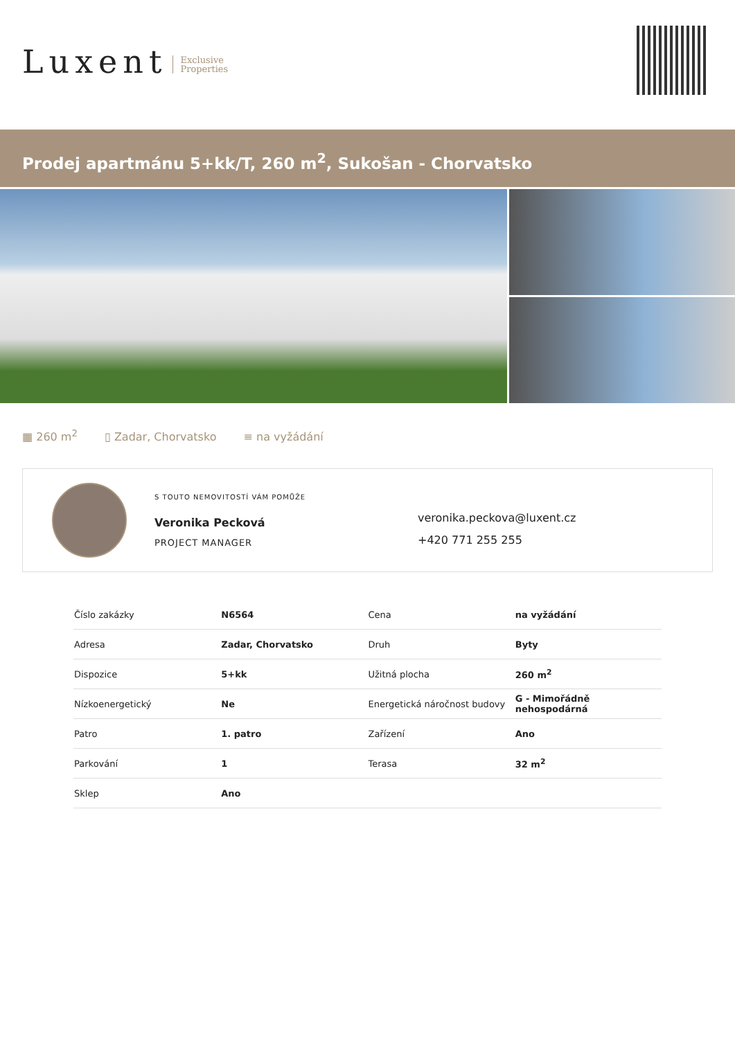Luxent Exclusive
Properties
Prodej apartmánu 5+kk/T, 260 m<sup>2</sup>, Sukošan - Chorvatsko
▦ 260 m<sup>2</sup> ▯ Zadar, Chorvatsko ≡ na vyžádání
S TOUTO NEMOVITOSTÍ VÁM POMŮŽE
Veronika Pecková
PROJECT MANAGER
veronika.peckova@luxent.cz
+420 771 255 255
| Číslo zakázky | N6564 | Cena | na vyžádání |
| Adresa | Zadar, Chorvatsko | Druh | Byty |
| Dispozice | 5+kk | Užitná plocha | 260 m<sup>2</sup> |
| Nízkoenergetický | Ne | Energetická náročnost budovy | G - Mimořádně nehospodárná |
| Patro | 1. patro | Zařízení | Ano |
| Parkování | 1 | Terasa | 32 m<sup>2</sup> |
| Sklep | Ano | | |